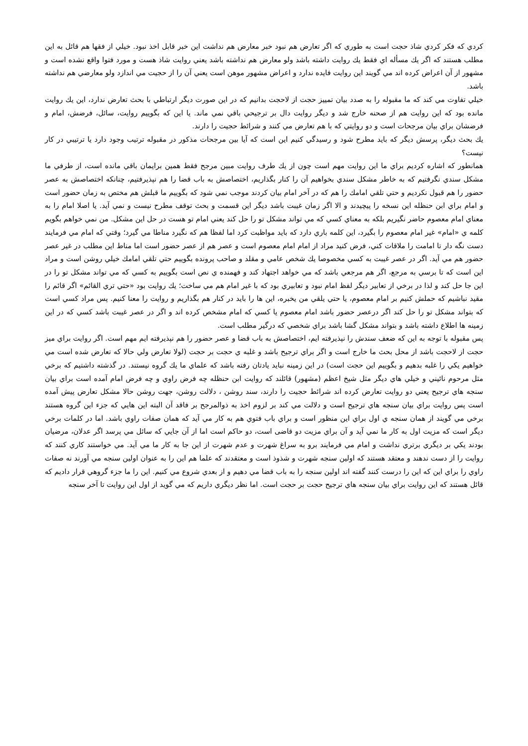كردي كه فكر كردي شاذ حجت است به طوري كه اگر تعارض هم نبود خبر معارض هم نداشت اين خبر قابل اخذ نبود. خيلي از فقها هم قائل به اين مطلب هستند كه اگر يك مسأله اي فقط يك روايت داشته باشد ولو معارض هم نداشته باشد يعني روايت شاذ هست و مورد فتوا واقع نشده است و مشهور از آن اعراض كرده اند مي گويند اين روايت فايده ندارد و اعراض مشهور موهن است يعني آن را از حجيت مي اندازد ولو معارضي هم نداشته باشد.
خيلي تفاوت مي كند كه ما مقبوله را به صدد بيان تمييز حجت از لاحجت بدانيم كه در اين صورت ديگر ارتباطي با بحث تعارض ندارد، اين يك روايت مانده بود كه اين روايت هم از صحنه خارج شد و ديگر روايت دال بر ترجيحي باقي نمي ماند. يا اين كه بگوييم روايت، سائل، فرضش، امام و فرضشان براي بيان مرجحات است و دو روايتي كه با هم تعارض مي كنند و شرائط حجيت را دارند.
يك بحث ديگر، پرسش ديگر كه بايد مطرح شود و رسيدگي كنيم اين است كه آيا بين مرجحات مذكور در مقبوله ترتيب وجود دارد يا ترتيبي در كار نيست؟
همانطور كه اشاره كرديم براي ما اين روايت مهم است چون از يك طرف روايت مبين مرجح فقط همين برايمان باقي مانده است، از طرفي ما مشكل سندي نگرفتيم كه به خاطر مشكل سندي بخواهيم آن را كنار بگذاريم، اختصاصش به باب قضا را هم نپذيرفتيم، چنانكه اختصاصش به عصر حضور را هم قبول نكرديم و حتي تلقي امامك را هم كه در آخر امام بيان كردند موجب نمي شود كه بگوييم ما قبلش هم مختص به زمان حضور است و امام براي ابن حنظله اين نسخه را پيچيدند و الا اگر زمان غيبت باشد ديگر اين قسمت و بحث توقف مطرح نيست و نمي آيد. يا اصلا امام را به معناي امام معصوم حاضر نگيريم بلكه به معناي كسي كه مي تواند مشكل تو را حل كند يعني امام تو هست در حل اين مشكل. من نمي خواهم بگويم كلمه ي «امام» غير امام معصوم را بگيرد، اين كلمه باري دارد كه بايد مواظبت كرد اما لفظا هم كه نگيرد مناطا مي گيرد؛ وقتي كه امام مي فرمايند دست نگه دار تا امامت را ملاقات كني، فرض كنيد مراد از امام امام معصوم است و عصر هم از عصر حضور است اما مناط اين مطلب در غير عصر حضور هم مي آيد. اگر در عصر غيبت به كسي مخصوصا يك شخص عامي و مقلد و صاحب پرونده بگوييم حتي تلقي امامك خيلي روشن است و مراد اين است كه تا برسي به مرجع، اگر هم مرجعي باشد كه مي خواهد اجتهاد كند و فهمنده ي نص است بگوييم به كسي كه مي تواند مشكل تو را در اين جا حل كند و لذا در برخي از تعابير ديگر لفظ امام نبود و تعابيري بود كه با غير امام هم مي ساخت؛ يك روايت بود «حتي تري القائم» اگر قائم را مقيد نباشيم كه حملش كنيم بر امام معصوم، يا حتي يلقي من يخبره، اين ها را بايد در كنار هم بگذاريم و روايت را معنا كنيم. پس مراد كسي است كه بتواند مشكل تو را حل كند اگر درعصر حضور باشد امام معصوم يا كسي كه امام مشخص كرده اند و اگر در عصر غيبت باشد كسي كه در اين زمينه ها اطلاع داشته باشد و بتواند مشكل گشا باشد براي شخصي كه درگير مطلب است.
پس مقبوله با توجه به اين كه ضعف سندش را نپذيرفته ايم، اختصاصش به باب قضا و عصر حضور را هم نپذيرفته ايم مهم است. اگر روايت براي ميز حجت از لاحجت باشد از محل بحث ما خارج است و اگر براي ترجيح باشد و غلبه ي حجت بر حجت (لولا تعارض ولي حالا كه تعارض شده است مي خواهيم يكي را غلبه بدهيم و بگوييم اين حجت است) در اين زمينه نبايد يادتان رفته باشد كه علماي ما يك گروه نيستند. در گذشته داشتيم كه برخي مثل مرحوم نائيني و خيلي هاي ديگر مثل شيخ اعظم (مشهور) قائلند كه روايت ابن حنظله چه فرض راوي و چه فرض امام آمده است براي بيان سنجه هاي ترجيح يعني دو روايت تعارض كرده اند شرائط حجيت را دارند، سند روشن ، دلالت روشن، جهت روشن حالا مشكل تعارض پيش آمده است پس روايت براي بيان سنجه هاي ترجيح است و دلالت مي كند بر لزوم اخذ به ذوالمرجح بر فاقد آن البته اين هايي كه جزء اين گروه هستند برخي مي گويند از همان سنجه ي اول براي اين منظور است و براي باب فتوي هم به كار مي آيد كه همان صفات راوي باشد. اما در كلمات برخي ديگر است كه مزيت اول به كار ما نمي آيد و آن براي مزيت دو قاضی است، دو حاكم است اما از آن جايي كه سائل مي پرسد اگر عدلان، مرضيان بودند يكي بر ديگري برتري نداشت و امام مي فرمايند برو به سراغ شهرت و عدم شهرت از اين جا به كار ما مي آيد. مي خواستند كاري كنند كه روايت را از دست ندهند و معتقد هستند كه اولين سنجه شهرت و شذوذ است و معتقدند كه علما هم اين را به عنوان اولين سنجه مي آورند نه صفات راوي را براي اين كه اين را درست كنند گفته اند اولين سنجه را به باب قضا مي دهيم و از بعدي شروع مي كنيم. اين را ما جزء گروهي قرار داديم كه قائل هستند كه اين روايت براي بيان سنجه هاي ترجيح حجت بر حجت است. اما نظر ديگري داريم كه مي گويد از اول اين روايت تا آخر سنجه